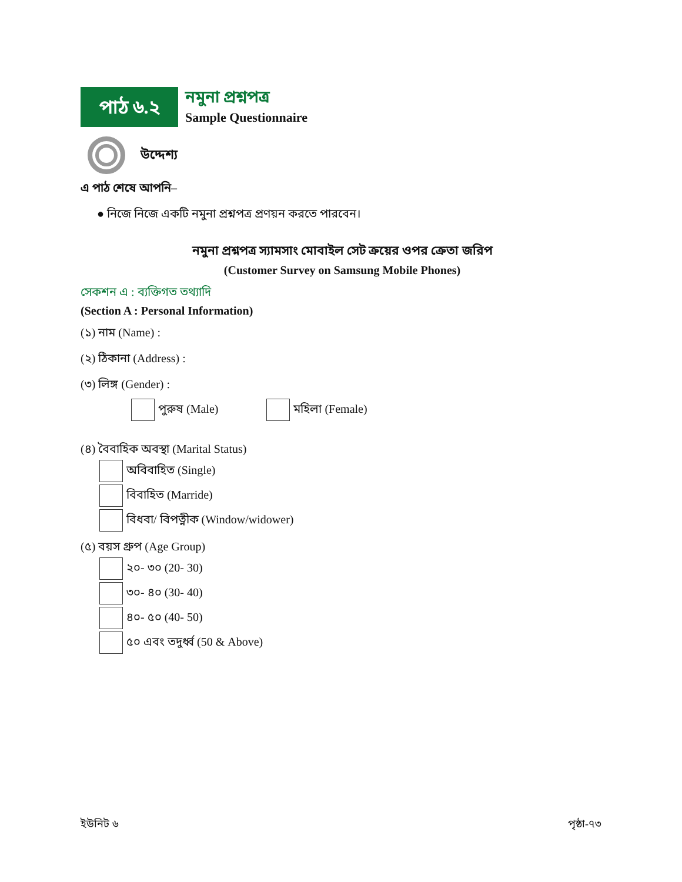পাঠ ৬.২
নমুনা প্রশ্নপত্র
Sample Questionnaire
উদ্দেশ্য
এ পাঠ শেষে আপনি–
● নিজে নিজে একটি নমুনা প্রশ্নপত্র প্রণয়ন করতে পারবেন।
নমুনা প্রশ্নপত্র স্যামসাং মোবাইল সেট ক্রয়ের ওপর ক্রেতা জরিপ
(Customer Survey on Samsung Mobile Phones)
সেকশন এ : ব্যক্তিগত তথ্যাদি
(Section A : Personal Information)
(১) নাম (Name) :
(২) ঠিকানা (Address) :
(৩) লিঙ্গ (Gender) :
পুরুষ (Male) মহিলা (Female)
(৪) বৈবাহিক অবস্থা (Marital Status)
অবিবাহিত (Single)
বিবাহিত (Marride)
বিধবা/ বিপত্নীক (Window/widower)
(৫) বয়স গ্রুপ (Age Group)
২০- ৩০ (20- 30)
৩০- ৪০ (30- 40)
৪০- ৫০ (40- 50)
৫০ এবং তদুর্ধ্ব (50 & Above)
ইউনিট ৬ পৃষ্ঠা-৭৩